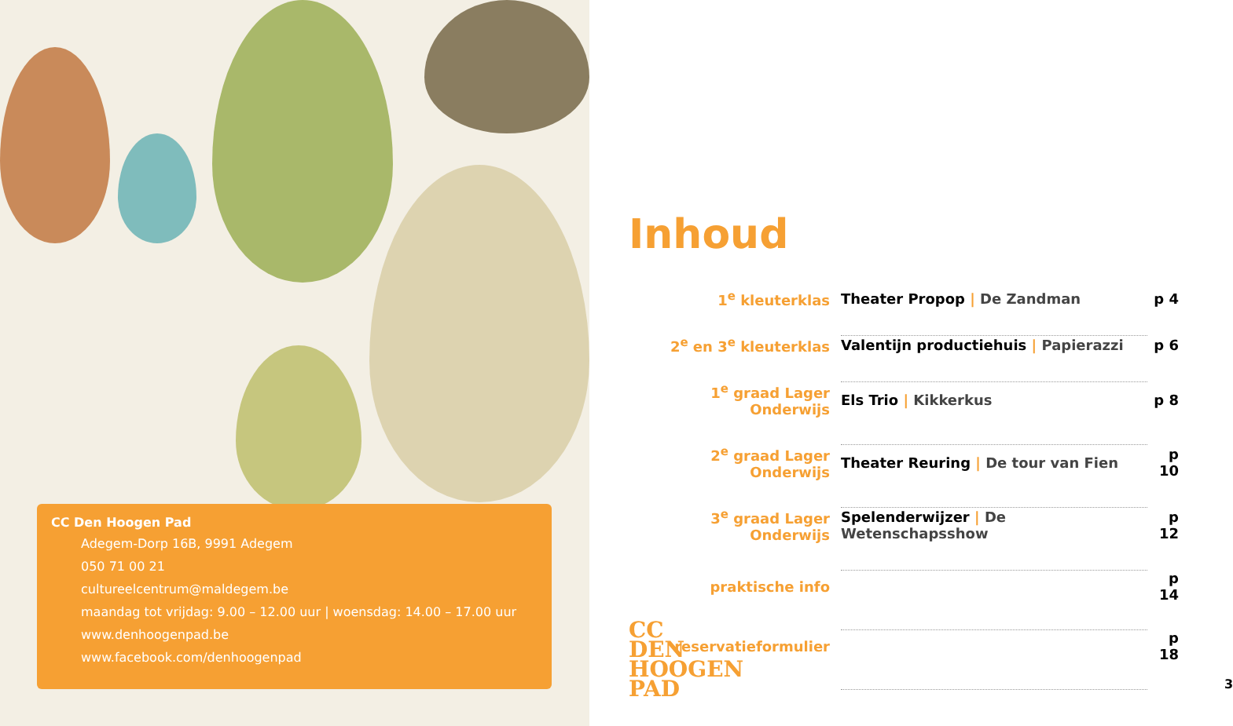CC Den Hoogen Pad
Adegem-Dorp 16B, 9991 Adegem
050 71 00 21
cultureelcentrum@maldegem.be
maandag tot vrijdag: 9.00 – 12.00 uur | woensdag: 14.00 – 17.00 uur
www.denhoogenpad.be
www.facebook.com/denhoogenpad
Inhoud
| 1<sup>e</sup> kleuterklas | Theater Propop / De Zandman | p 4 |
| 2<sup>e</sup> en 3<sup>e</sup> kleuterklas | Valentijn productiehuis / Papierazzi | p 6 |
| 1<sup>e</sup> graad Lager Onderwijs | Els Trio / Kikkerkus | p 8 |
| 2<sup>e</sup> graad Lager Onderwijs | Theater Reuring / De tour van Fien | p 10 |
| 3<sup>e</sup> graad Lager Onderwijs | Spelenderwijzer / De Wetenschapsshow | p 12 |
| praktische info | | p 14 |
| reservatieformulier | | p 18 |
CC
DEN
HOOGEN
PAD
3